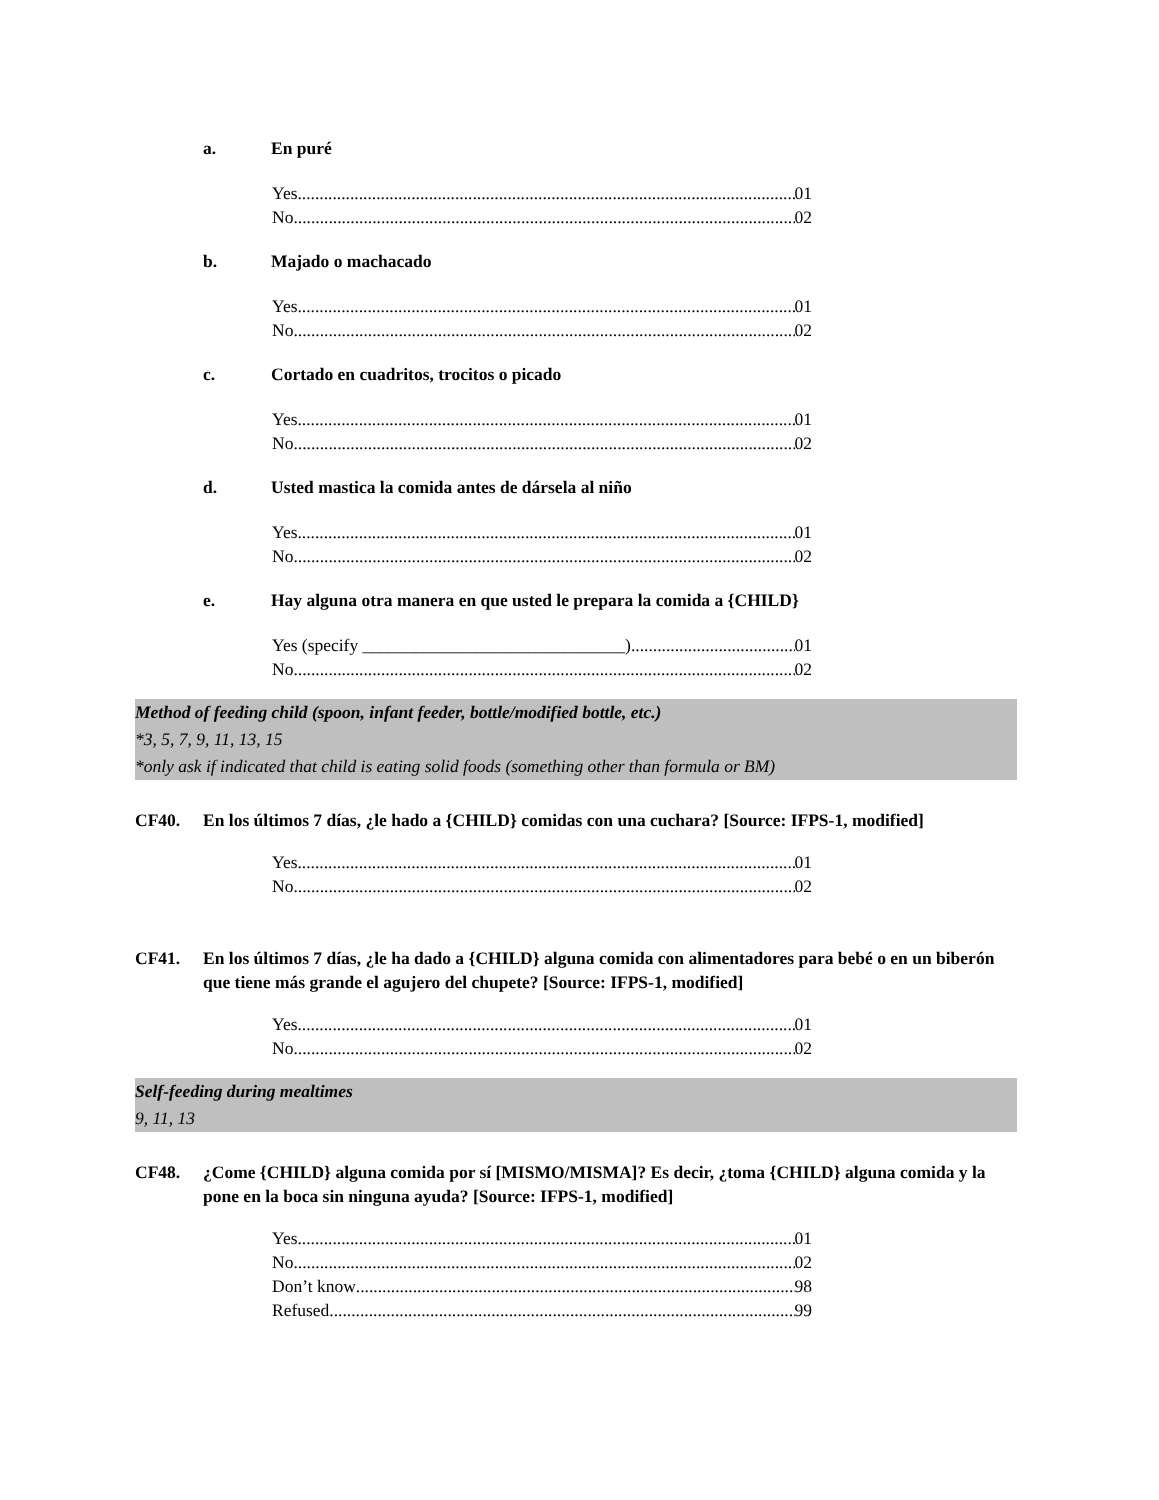a. En puré
Yes 01
No 02
b. Majado o machacado
Yes 01
No 02
c. Cortado en cuadritos, trocitos o picado
Yes 01
No 02
d. Usted mastica la comida antes de dársela al niño
Yes 01
No 02
e. Hay alguna otra manera en que usted le prepara la comida a {CHILD}
Yes (specify ______________________________) 01
No 02
Method of feeding child (spoon, infant feeder, bottle/modified bottle, etc.)
*3, 5, 7, 9, 11, 13, 15
*only ask if indicated that child is eating solid foods (something other than formula or BM)
CF40. En los últimos 7 días, ¿le hado a {CHILD} comidas con una cuchara? [Source: IFPS-1, modified]
Yes 01
No 02
CF41. En los últimos 7 días, ¿le ha dado a {CHILD} alguna comida con alimentadores para bebé o en un biberón que tiene más grande el agujero del chupete? [Source: IFPS-1, modified]
Yes 01
No 02
Self-feeding during mealtimes
9, 11, 13
CF48. ¿Come {CHILD} alguna comida por sí [MISMO/MISMA]? Es decir, ¿toma {CHILD} alguna comida y la pone en la boca sin ninguna ayuda? [Source: IFPS-1, modified]
Yes 01
No 02
Don’t know 98
Refused 99